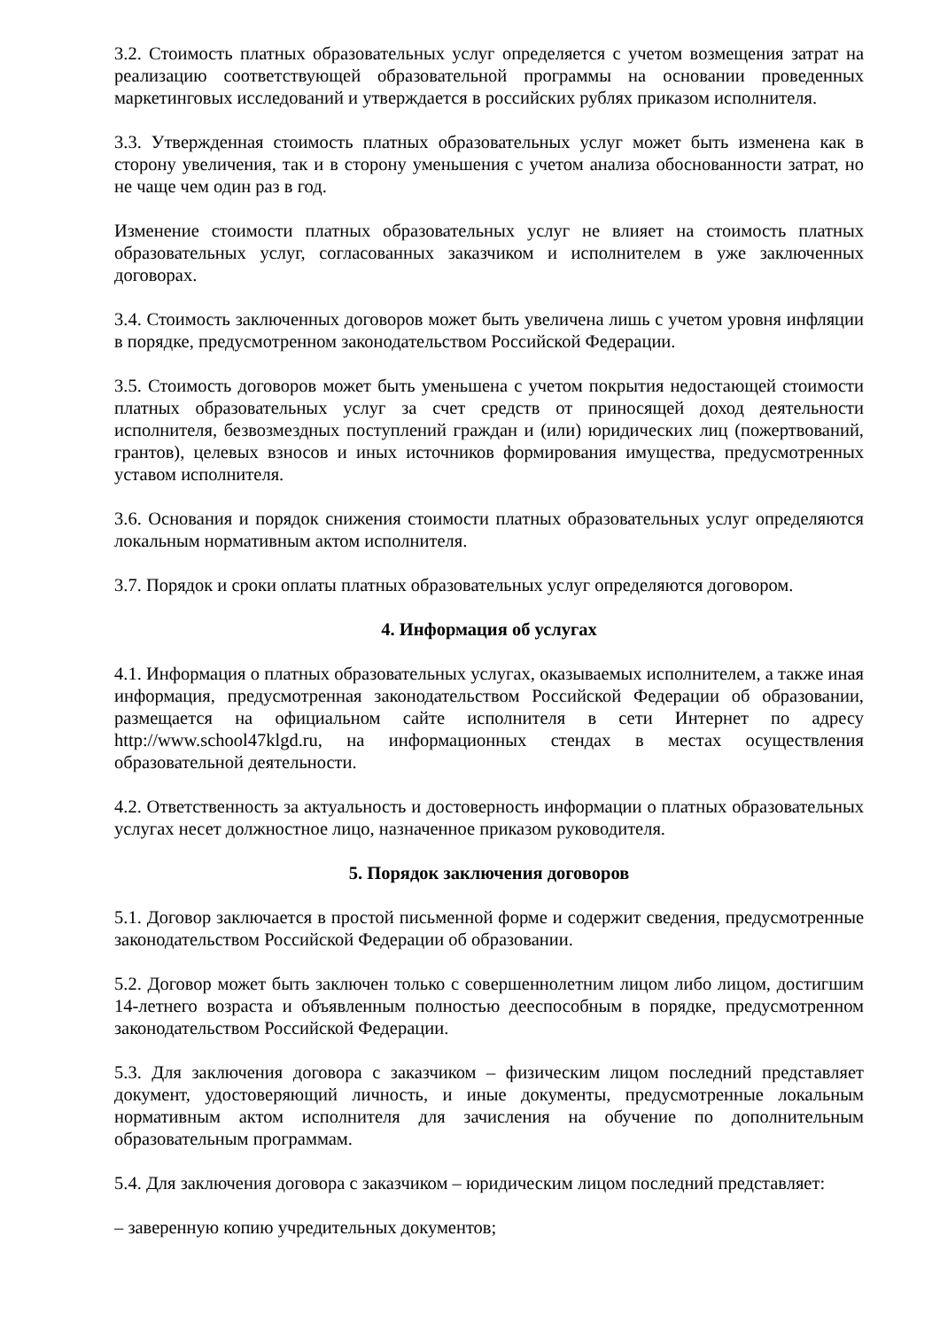3.2. Стоимость платных образовательных услуг определяется с учетом возмещения затрат на реализацию соответствующей образовательной программы на основании проведенных маркетинговых исследований и утверждается в российских рублях приказом исполнителя.
3.3. Утвержденная стоимость платных образовательных услуг может быть изменена как в сторону увеличения, так и в сторону уменьшения с учетом анализа обоснованности затрат, но не чаще чем один раз в год.
Изменение стоимости платных образовательных услуг не влияет на стоимость платных образовательных услуг, согласованных заказчиком и исполнителем в уже заключенных договорах.
3.4. Стоимость заключенных договоров может быть увеличена лишь с учетом уровня инфляции в порядке, предусмотренном законодательством Российской Федерации.
3.5. Стоимость договоров может быть уменьшена с учетом покрытия недостающей стоимости платных образовательных услуг за счет средств от приносящей доход деятельности исполнителя, безвозмездных поступлений граждан и (или) юридических лиц (пожертвований, грантов), целевых взносов и иных источников формирования имущества, предусмотренных уставом исполнителя.
3.6. Основания и порядок снижения стоимости платных образовательных услуг определяются локальным нормативным актом исполнителя.
3.7. Порядок и сроки оплаты платных образовательных услуг определяются договором.
4. Информация об услугах
4.1. Информация о платных образовательных услугах, оказываемых исполнителем, а также иная информация, предусмотренная законодательством Российской Федерации об образовании, размещается на официальном сайте исполнителя в сети Интернет по адресу http://www.school47klgd.ru, на информационных стендах в местах осуществления образовательной деятельности.
4.2. Ответственность за актуальность и достоверность информации о платных образовательных услугах несет должностное лицо, назначенное приказом руководителя.
5. Порядок заключения договоров
5.1. Договор заключается в простой письменной форме и содержит сведения, предусмотренные законодательством Российской Федерации об образовании.
5.2. Договор может быть заключен только с совершеннолетним лицом либо лицом, достигшим 14-летнего возраста и объявленным полностью дееспособным в порядке, предусмотренном законодательством Российской Федерации.
5.3. Для заключения договора с заказчиком – физическим лицом последний представляет документ, удостоверяющий личность, и иные документы, предусмотренные локальным нормативным актом исполнителя для зачисления на обучение по дополнительным образовательным программам.
5.4. Для заключения договора с заказчиком – юридическим лицом последний представляет:
– заверенную копию учредительных документов;